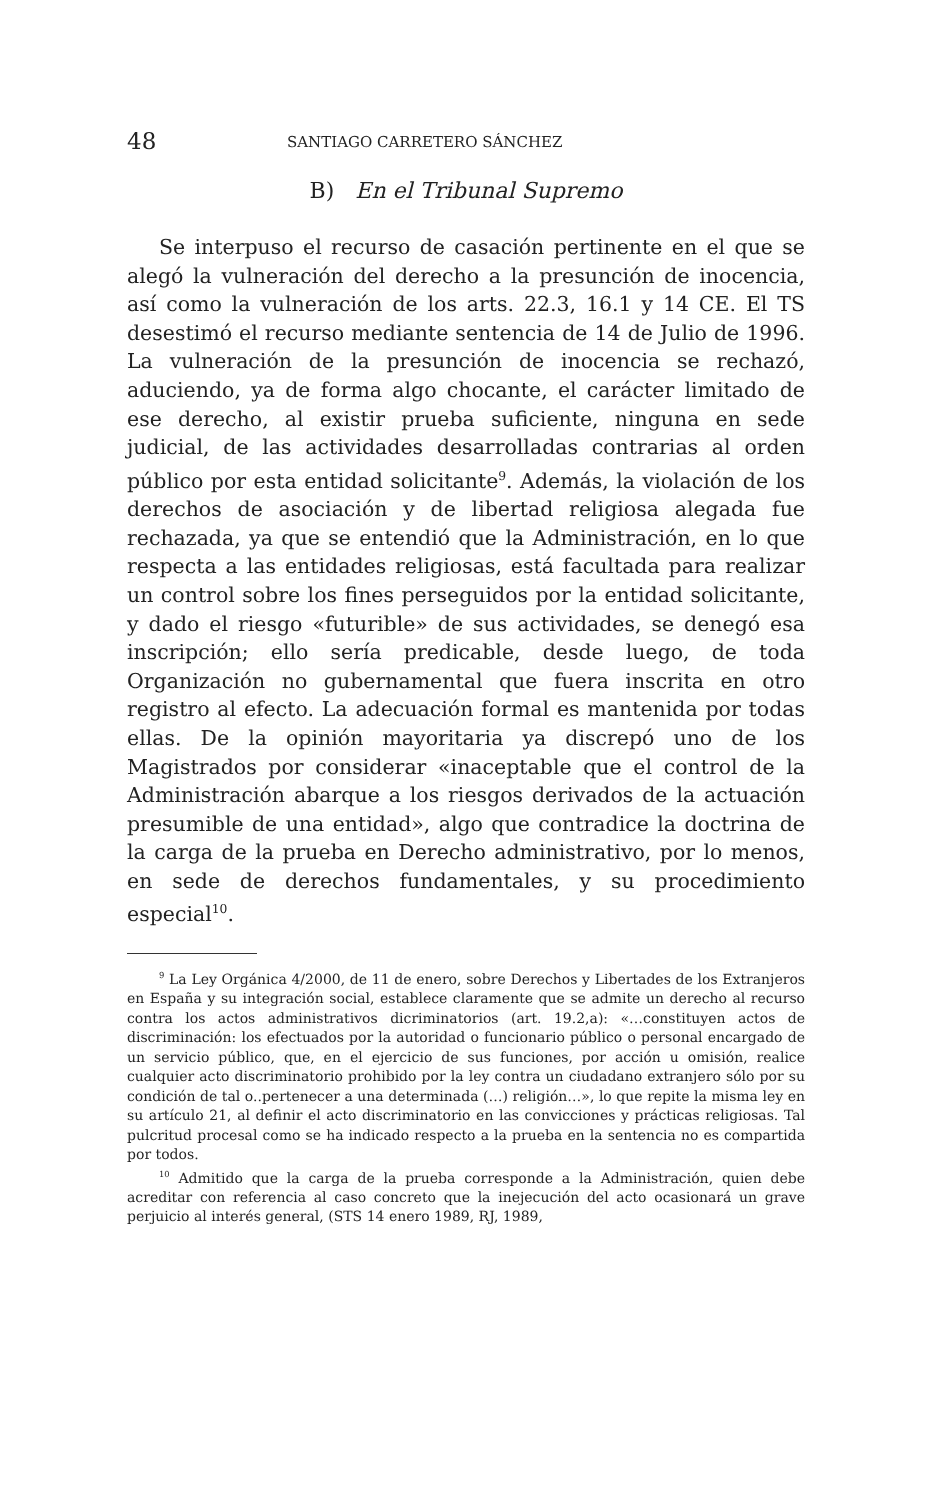48 SANTIAGO CARRETERO SÁNCHEZ
B) En el Tribunal Supremo
Se interpuso el recurso de casación pertinente en el que se alegó la vulneración del derecho a la presunción de inocencia, así como la vulneración de los arts. 22.3, 16.1 y 14 CE. El TS desestimó el recurso mediante sentencia de 14 de Julio de 1996. La vulneración de la presunción de inocencia se rechazó, aduciendo, ya de forma algo chocante, el carácter limitado de ese derecho, al existir prueba suficiente, ninguna en sede judicial, de las actividades desarrolladas contrarias al orden público por esta entidad solicitante<sup>9</sup>. Además, la violación de los derechos de asociación y de libertad religiosa alegada fue rechazada, ya que se entendió que la Administración, en lo que respecta a las entidades religiosas, está facultada para realizar un control sobre los fines perseguidos por la entidad solicitante, y dado el riesgo «futurible» de sus actividades, se denegó esa inscripción; ello sería predicable, desde luego, de toda Organización no gubernamental que fuera inscrita en otro registro al efecto. La adecuación formal es mantenida por todas ellas. De la opinión mayoritaria ya discrepó uno de los Magistrados por considerar «inaceptable que el control de la Administración abarque a los riesgos derivados de la actuación presumible de una entidad», algo que contradice la doctrina de la carga de la prueba en Derecho administrativo, por lo menos, en sede de derechos fundamentales, y su procedimiento especial<sup>10</sup>.
<sup>9</sup> La Ley Orgánica 4/2000, de 11 de enero, sobre Derechos y Libertades de los Extranjeros en España y su integración social, establece claramente que se admite un derecho al recurso contra los actos administrativos dicriminatorios (art. 19.2,a): «…constituyen actos de discriminación: los efectuados por la autoridad o funcionario público o personal encargado de un servicio público, que, en el ejercicio de sus funciones, por acción u omisión, realice cualquier acto discriminatorio prohibido por la ley contra un ciudadano extranjero sólo por su condición de tal o..pertenecer a una determinada (…) religión…», lo que repite la misma ley en su artículo 21, al definir el acto discriminatorio en las convicciones y prácticas religiosas. Tal pulcritud procesal como se ha indicado respecto a la prueba en la sentencia no es compartida por todos.
<sup>10</sup> Admitido que la carga de la prueba corresponde a la Administración, quien debe acreditar con referencia al caso concreto que la inejecución del acto ocasionará un grave perjuicio al interés general, (STS 14 enero 1989, RJ, 1989,